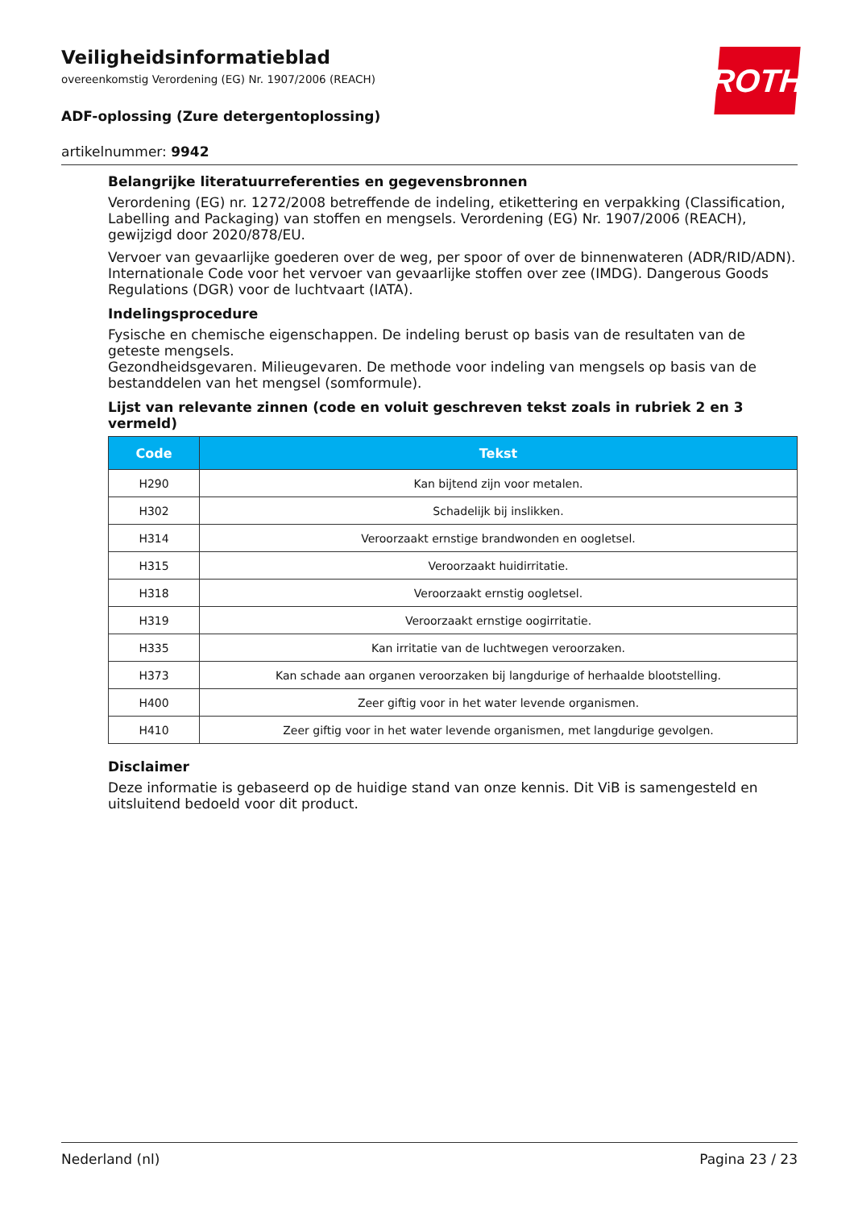ROTH
Veiligheidsinformatieblad
overeenkomstig Verordening (EG) Nr. 1907/2006 (REACH)
ADF-oplossing (Zure detergentoplossing)
artikelnummer: 9942
Belangrijke literatuurreferenties en gegevensbronnen
Verordening (EG) nr. 1272/2008 betreffende de indeling, etikettering en verpakking (Classification, Labelling and Packaging) van stoffen en mengsels. Verordening (EG) Nr. 1907/2006 (REACH), gewijzigd door 2020/878/EU.
Vervoer van gevaarlijke goederen over de weg, per spoor of over de binnenwateren (ADR/RID/ADN). Internationale Code voor het vervoer van gevaarlijke stoffen over zee (IMDG). Dangerous Goods Regulations (DGR) voor de luchtvaart (IATA).
Indelingsprocedure
Fysische en chemische eigenschappen. De indeling berust op basis van de resultaten van de geteste mengsels.
Gezondheidsgevaren. Milieugevaren. De methode voor indeling van mengsels op basis van de bestanddelen van het mengsel (somformule).
Lijst van relevante zinnen (code en voluit geschreven tekst zoals in rubriek 2 en 3 vermeld)
| Code | Tekst |
| --- | --- |
| H290 | Kan bijtend zijn voor metalen. |
| H302 | Schadelijk bij inslikken. |
| H314 | Veroorzaakt ernstige brandwonden en oogletsel. |
| H315 | Veroorzaakt huidirritatie. |
| H318 | Veroorzaakt ernstig oogletsel. |
| H319 | Veroorzaakt ernstige oogirritatie. |
| H335 | Kan irritatie van de luchtwegen veroorzaken. |
| H373 | Kan schade aan organen veroorzaken bij langdurige of herhaalde blootstelling. |
| H400 | Zeer giftig voor in het water levende organismen. |
| H410 | Zeer giftig voor in het water levende organismen, met langdurige gevolgen. |
Disclaimer
Deze informatie is gebaseerd op de huidige stand van onze kennis. Dit ViB is samengesteld en uitsluitend bedoeld voor dit product.
Nederland (nl) Pagina 23 / 23